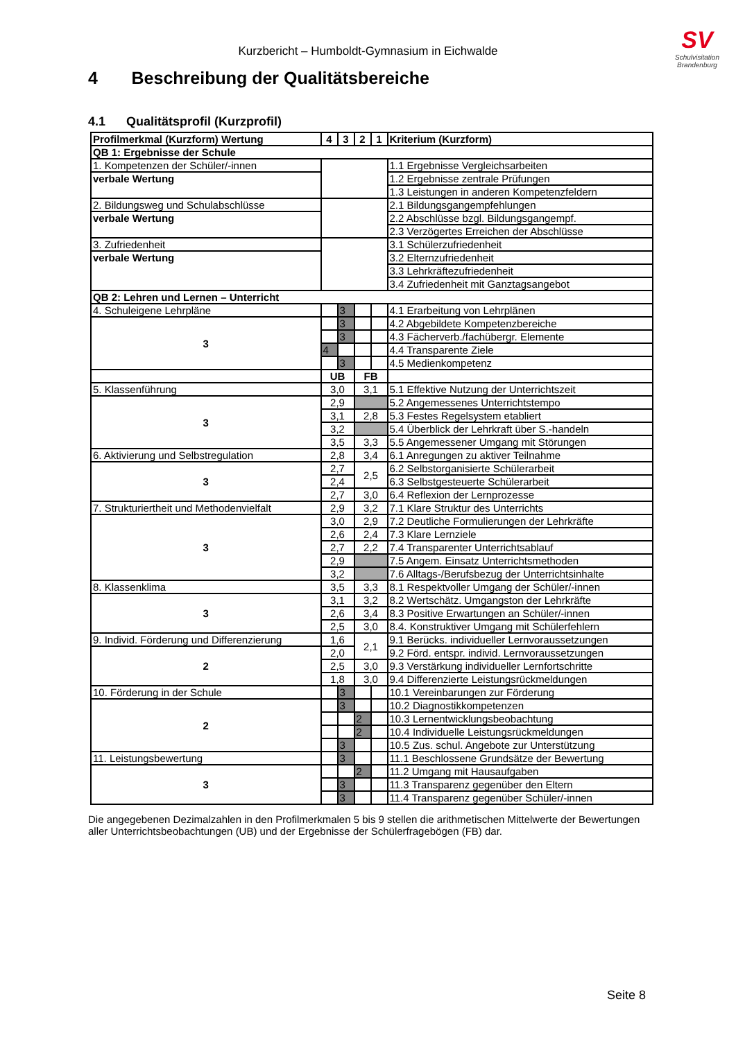SV
Schulvisitation
Brandenburg
Kurzbericht – Humboldt-Gymnasium in Eichwalde
4 Beschreibung der Qualitätsbereiche
4.1 Qualitätsprofil (Kurzprofil)
| Profilmerkmal (Kurzform) Wertung | 4 | 3 | 2 | 1 | Kriterium (Kurzform) |
| --- | --- | --- | --- | --- | --- |
| QB 1: Ergebnisse der Schule | | | | | |
| 1. Kompetenzen der Schüler/-innen | | | | | 1.1 Ergebnisse Vergleichsarbeiten |
| verbale Wertung | | | | | 1.2 Ergebnisse zentrale Prüfungen |
| | | | | | 1.3 Leistungen in anderen Kompetenzfeldern |
| 2. Bildungsweg und Schulabschlüsse | | | | | 2.1 Bildungsgangempfehlungen |
| verbale Wertung | | | | | 2.2 Abschlüsse bzgl. Bildungsgangempf. |
| | | | | | 2.3 Verzögertes Erreichen der Abschlüsse |
| 3. Zufriedenheit | | | | | 3.1 Schülerzufriedenheit |
| verbale Wertung | | | | | 3.2 Elternzufriedenheit |
| | | | | | 3.3 Lehrkräftezufriedenheit |
| | | | | | 3.4 Zufriedenheit mit Ganztagsangebot |
| QB 2: Lehren und Lernen – Unterricht | | | | | |
| 4. Schuleigene Lehrpläne | | 3 | | | 4.1 Erarbeitung von Lehrplänen |
| 3 | | 3 | | | 4.2 Abgebildete Kompetenzbereiche |
| | | 3 | | | 4.3 Fächerverb./fachübergr. Elemente |
| | 4 | | | | 4.4 Transparente Ziele |
| | | 3 | | | 4.5 Medienkompetenz |
| | UB | | FB | | |
| 5. Klassenführung | 3,0 | | 3,1 | | 5.1 Effektive Nutzung der Unterrichtszeit |
| 3 | 2,9 | | | | 5.2 Angemessenes Unterrichtstempo |
| | 3,1 | | 2,8 | | 5.3 Festes Regelsystem etabliert |
| | 3,2 | | | | 5.4 Überblick der Lehrkraft über S.-handeln |
| | 3,5 | | 3,3 | | 5.5 Angemessener Umgang mit Störungen |
| 6. Aktivierung und Selbstregulation | 2,8 | | 3,4 | | 6.1 Anregungen zu aktiver Teilnahme |
| 3 | 2,7 | | 2,5 | | 6.2 Selbstorganisierte Schülerarbeit |
| | 2,4 | | | | 6.3 Selbstgesteuerte Schülerarbeit |
| | 2,7 | | 3,0 | | 6.4 Reflexion der Lernprozesse |
| 7. Strukturiertheit und Methodenvielfalt | 2,9 | | 3,2 | | 7.1 Klare Struktur des Unterrichts |
| 3 | 3,0 | | 2,9 | | 7.2 Deutliche Formulierungen der Lehrkräfte |
| | 2,6 | | 2,4 | | 7.3 Klare Lernziele |
| | 2,7 | | 2,2 | | 7.4 Transparenter Unterrichtsablauf |
| | 2,9 | | | | 7.5 Angem. Einsatz Unterrichtsmethoden |
| | 3,2 | | | | 7.6 Alltags-/Berufsbezug der Unterrichtsinhalte |
| 8. Klassenklima | 3,5 | | 3,3 | | 8.1 Respektvoller Umgang der Schüler/-innen |
| 3 | 3,1 | | 3,2 | | 8.2 Wertschätz. Umgangston der Lehrkräfte |
| | 2,6 | | 3,4 | | 8.3 Positive Erwartungen an Schüler/-innen |
| | 2,5 | | 3,0 | | 8.4. Konstruktiver Umgang mit Schülerfehlern |
| 9. Individ. Förderung und Differenzierung | 1,6 | | 2,1 | | 9.1 Berücks. individueller Lernvoraussetzungen |
| 2 | 2,0 | | | | 9.2 Förd. entspr. individ. Lernvoraussetzungen |
| | 2,5 | | 3,0 | | 9.3 Verstärkung individueller Lernfortschritte |
| | 1,8 | | 3,0 | | 9.4 Differenzierte Leistungsrückmeldungen |
| 10. Förderung in der Schule | | 3 | | | 10.1 Vereinbarungen zur Förderung |
| 2 | | 3 | | | 10.2 Diagnostikkompetenzen |
| | | | 2 | | 10.3 Lernentwicklungsbeobachtung |
| | | | 2 | | 10.4 Individuelle Leistungsrückmeldungen |
| | | 3 | | | 10.5 Zus. schul. Angebote zur Unterstützung |
| 11. Leistungsbewertung | | 3 | | | 11.1 Beschlossene Grundsätze der Bewertung |
| 3 | | | 2 | | 11.2 Umgang mit Hausaufgaben |
| | | 3 | | | 11.3 Transparenz gegenüber den Eltern |
| | | 3 | | | 11.4 Transparenz gegenüber Schüler/-innen |
Die angegebenen Dezimalzahlen in den Profilmerkmalen 5 bis 9 stellen die arithmetischen Mittelwerte der Bewertungen aller Unterrichtsbeobachtungen (UB) und der Ergebnisse der Schülerfragebögen (FB) dar.
Seite 8